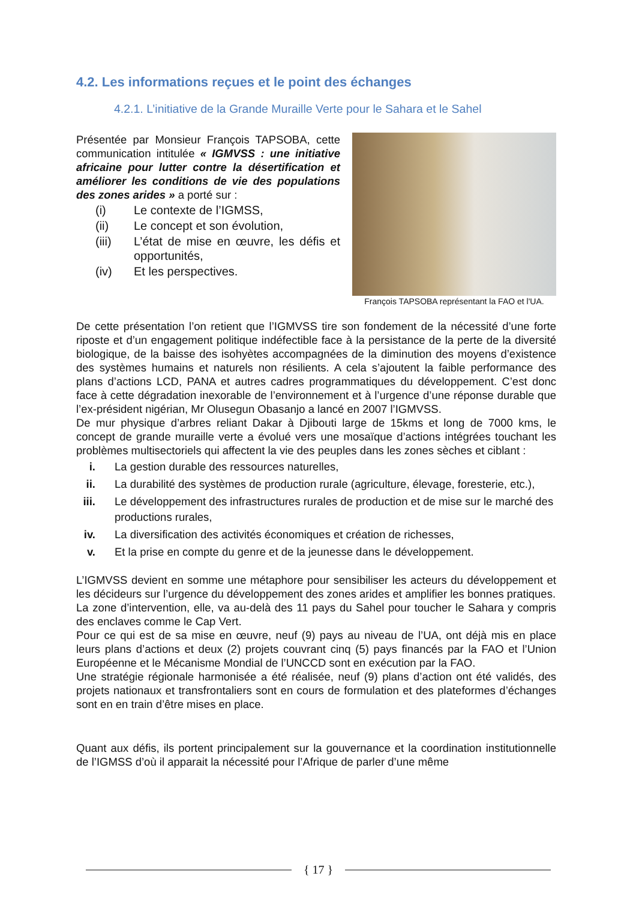4.2. Les informations reçues et le point des échanges
4.2.1. L’initiative de la Grande Muraille Verte pour le Sahara et le Sahel
Présentée par Monsieur François TAPSOBA, cette communication intitulée « IGMVSS : une initiative africaine pour lutter contre la désertification et améliorer les conditions de vie des populations des zones arides » a porté sur :
(i) Le contexte de l’IGMSS,
(ii) Le concept et son évolution,
(iii) L’état de mise en œuvre, les défis et opportunités,
(iv) Et les perspectives.
François TAPSOBA représentant la FAO et l'UA.
De cette présentation l’on retient que l’IGMVSS tire son fondement de la nécessité d’une forte riposte et d’un engagement politique indéfectible face à la persistance de la perte de la diversité biologique, de la baisse des isohyètes accompagnées de la diminution des moyens d’existence des systèmes humains et naturels non résilients. A cela s’ajoutent la faible performance des plans d’actions LCD, PANA et autres cadres programmatiques du développement. C’est donc face à cette dégradation inexorable de l’environnement et à l’urgence d’une réponse durable que l’ex-président nigérian, Mr Olusegun Obasanjo a lancé en 2007 l’IGMVSS.
De mur physique d’arbres reliant Dakar à Djibouti large de 15kms et long de 7000 kms, le concept de grande muraille verte a évolué vers une mosaïque d’actions intégrées touchant les problèmes multisectoriels qui affectent la vie des peuples dans les zones sèches et ciblant :
i. La gestion durable des ressources naturelles,
ii. La durabilité des systèmes de production rurale (agriculture, élevage, foresterie, etc.),
iii. Le développement des infrastructures rurales de production et de mise sur le marché des productions rurales,
iv. La diversification des activités économiques et création de richesses,
v. Et la prise en compte du genre et de la jeunesse dans le développement.
L’IGMVSS devient en somme une métaphore pour sensibiliser les acteurs du développement et les décideurs sur l’urgence du développement des zones arides et amplifier les bonnes pratiques.
La zone d’intervention, elle, va au-delà des 11 pays du Sahel pour toucher le Sahara y compris des enclaves comme le Cap Vert.
Pour ce qui est de sa mise en œuvre, neuf (9) pays au niveau de l’UA, ont déjà mis en place leurs plans d’actions et deux (2) projets couvrant cinq (5) pays financés par la FAO et l’Union Européenne et le Mécanisme Mondial de l’UNCCD sont en exécution par la FAO.
Une stratégie régionale harmonisée a été réalisée, neuf (9) plans d’action ont été validés, des projets nationaux et transfrontaliers sont en cours de formulation et des plateformes d’échanges sont en en train d’être mises en place.
Quant aux défis, ils portent principalement sur la gouvernance et la coordination institutionnelle de l’IGMSS d’où il apparait la nécessité pour l’Afrique de parler d’une même
{ 17 }